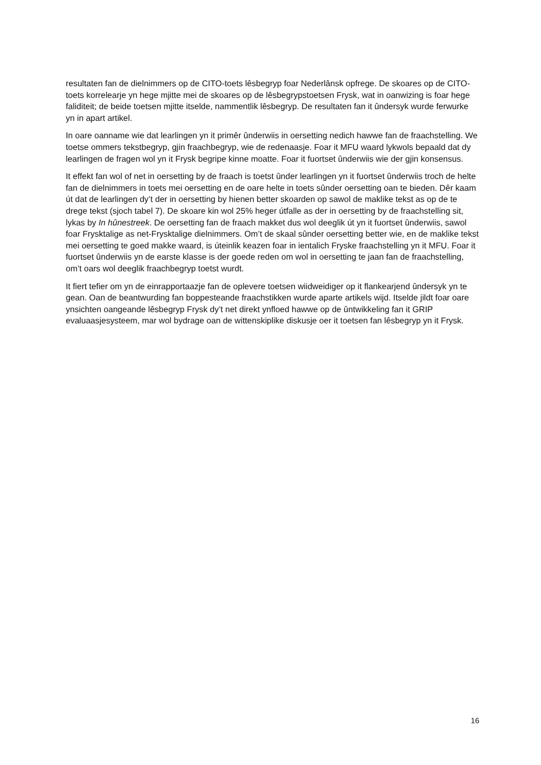resultaten fan de dielnimmers op de CITO-toets lêsbegryp foar Nederlânsk opfrege. De skoares op de CITO-toets korrelearje yn hege mjitte mei de skoares op de lêsbegrypstoetsen Frysk, wat in oanwizing is foar hege faliditeit; de beide toetsen mjitte itselde, nammentlik lêsbegryp. De resultaten fan it ûndersyk wurde ferwurke yn in apart artikel.
In oare oanname wie dat learlingen yn it primêr ûnderwiis in oersetting nedich hawwe fan de fraachstelling. We toetse ommers tekstbegryp, gjin fraachbegryp, wie de redenaasje. Foar it MFU waard lykwols bepaald dat dy learlingen de fragen wol yn it Frysk begripe kinne moatte. Foar it fuortset ûnderwiis wie der gjin konsensus.
It effekt fan wol of net in oersetting by de fraach is toetst ûnder learlingen yn it fuortset ûnderwiis troch de helte fan de dielnimmers in toets mei oersetting en de oare helte in toets sûnder oersetting oan te bieden. Dêr kaam út dat de learlingen dy’t der in oersetting by hienen better skoarden op sawol de maklike tekst as op de te drege tekst (sjoch tabel 7). De skoare kin wol 25% heger útfalle as der in oersetting by de fraachstelling sit, lykas by In hûnestreek. De oersetting fan de fraach makket dus wol deeglik út yn it fuortset ûnderwiis, sawol foar Frysktalige as net-Frysktalige dielnimmers. Om’t de skaal sûnder oersetting better wie, en de maklike tekst mei oersetting te goed makke waard, is úteinlik keazen foar in ientalich Fryske fraachstelling yn it MFU. Foar it fuortset ûnderwiis yn de earste klasse is der goede reden om wol in oersetting te jaan fan de fraachstelling, om’t oars wol deeglik fraachbegryp toetst wurdt.
It fiert tefier om yn de einrapportaazje fan de oplevere toetsen wiidweidiger op it flankearjend ûndersyk yn te gean. Oan de beantwurding fan boppesteande fraachstikken wurde aparte artikels wijd. Itselde jildt foar oare ynsichten oangeande lêsbegryp Frysk dy’t net direkt ynfloed hawwe op de ûntwikkeling fan it GRIP evaluaasjesysteem, mar wol bydrage oan de wittenskiplike diskusje oer it toetsen fan lêsbegryp yn it Frysk.
16